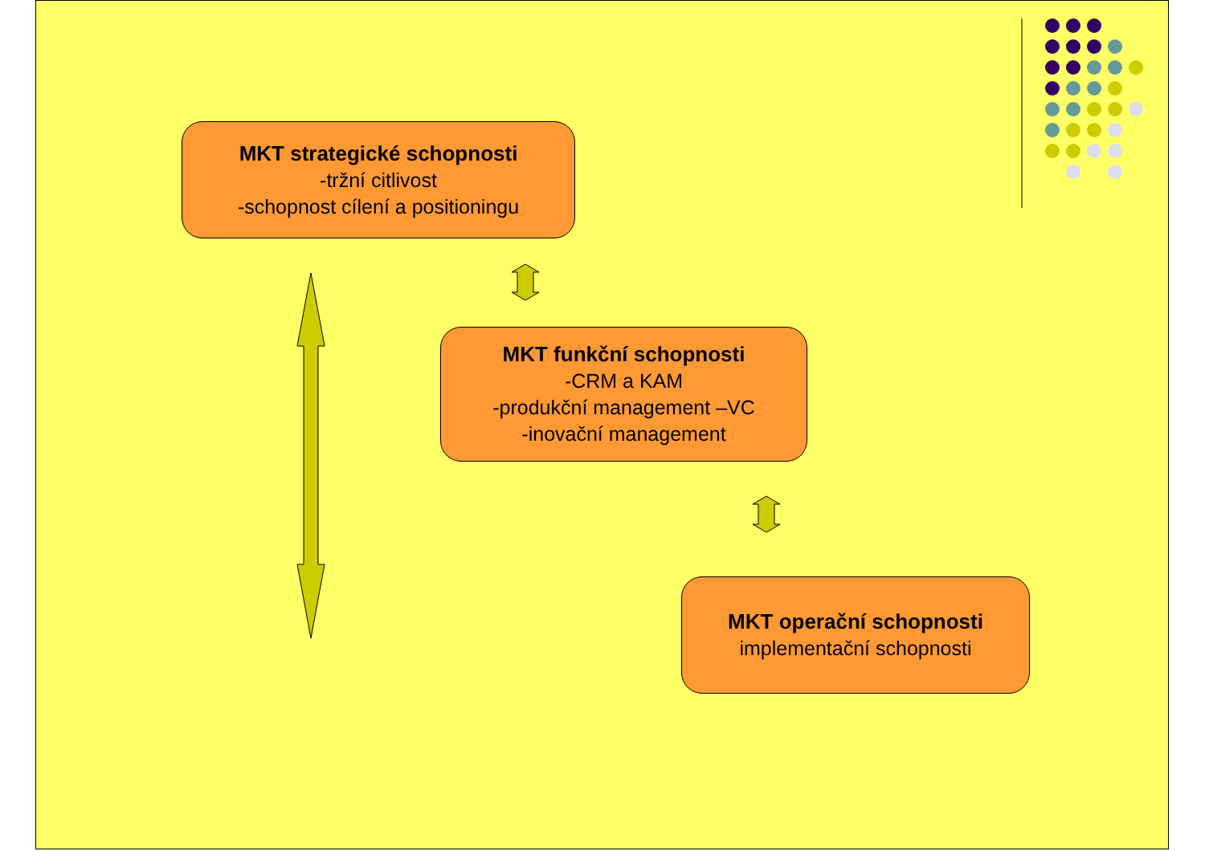MKT strategické schopnosti
-tržní citlivost
-schopnost cílení a positioningu
MKT funkční schopnosti
-CRM a KAM
-produkční management –VC
-inovační management
MKT operační schopnosti
implementační schopnosti